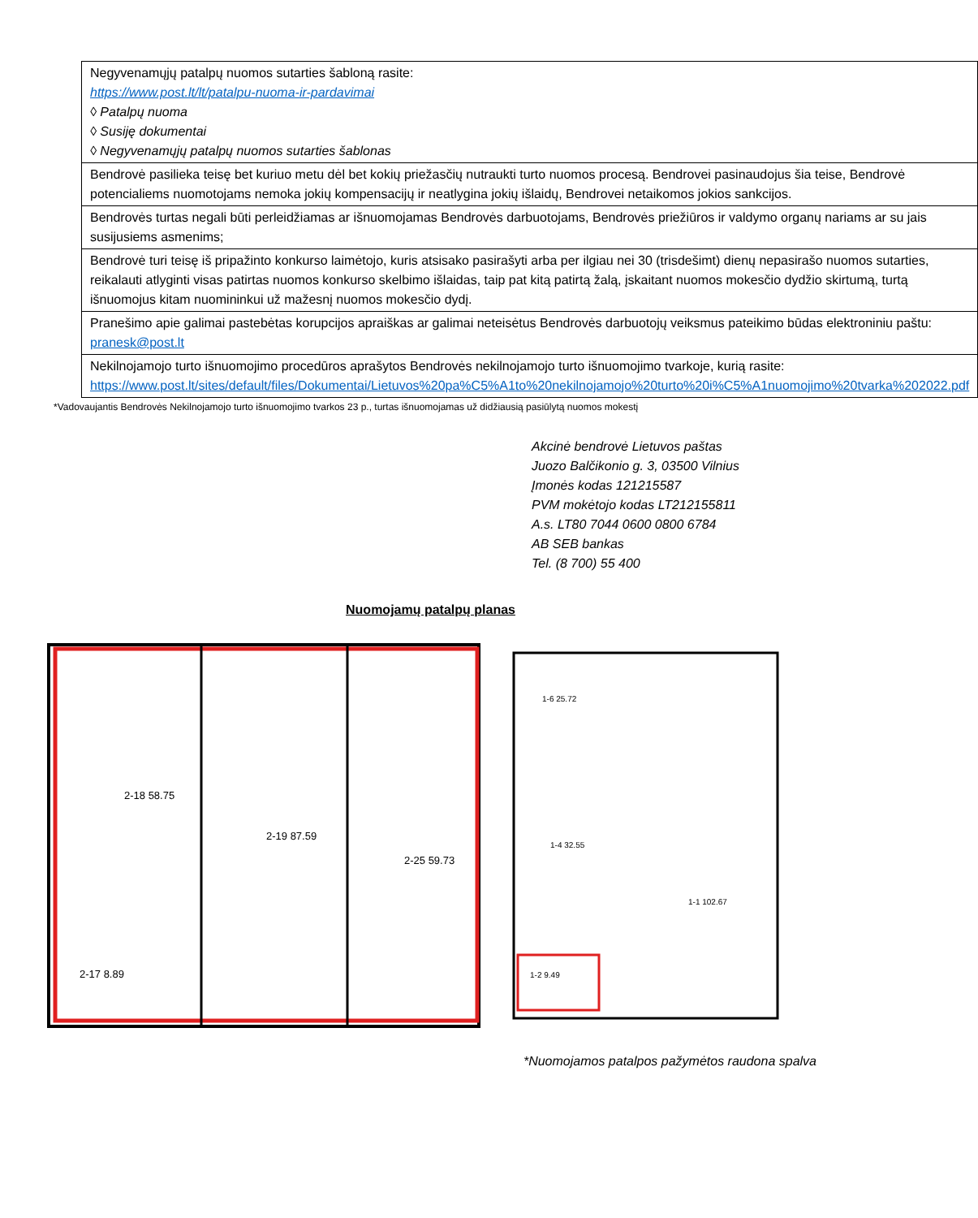| Negyvenamųjų patalpų nuomos sutarties šabloną rasite: https://www.post.lt/lt/patalpu-nuoma-ir-pardavimai ◊ Patalpų nuoma ◊ Susiję dokumentai ◊ Negyvenamųjų patalpų nuomos sutarties šablonas |
| Bendrovė pasilieka teisę bet kuriuo metu dėl bet kokių priežasčių nutraukti turto nuomos procesą. Bendrovei pasinaudojus šia teise, Bendrovė potencialiems nuomotojams nemoka jokių kompensacijų ir neatlygina jokių išlaidų, Bendrovei netaikomos jokios sankcijos. |
| Bendrovės turtas negali būti perleidžiamas ar išnuomojamas Bendrovės darbuotojams, Bendrovės priežiūros ir valdymo organų nariams ar su jais susijusiems asmenims; |
| Bendrovė turi teisę iš pripažinto konkurso laimėtojo, kuris atsisako pasirašyti arba per ilgiau nei 30 (trisdešimt) dienų nepasirašo nuomos sutarties, reikalauti atlyginti visas patirtas nuomos konkurso skelbimo išlaidas, taip pat kitą patirtą žalą, įskaitant nuomos mokesčio dydžio skirtumą, turtą išnuomojus kitam nuomininkui už mažesnį nuomos mokesčio dydį. |
| Pranešimo apie galimai pastebėtas korupcijos apraiškas ar galimai neteisėtus Bendrovės darbuotojų veiksmus pateikimo būdas elektroniniu paštu: pranesk@post.lt |
| Nekilnojamojo turto išnuomojimo procedūros aprašytos Bendrovės nekilnojamojo turto išnuomojimo tvarkoje, kurią rasite: https://www.post.lt/sites/default/files/Dokumentai/Lietuvos%20pa%C5%A1to%20nekilnojamojo%20turto%20i%C5%A1nuomojimo%20tvarka%202022.pdf |
*Vadovaujantis Bendrovės Nekilnojamojo turto išnuomojimo tvarkos 23 p., turtas išnuomojamas už didžiausią pasiūlytą nuomos mokestį
Akcinė bendrovė Lietuvos paštas
Juozo Balčikonio g. 3, 03500 Vilnius
Įmonės kodas 121215587
PVM mokėtojo kodas LT212155811
A.s. LT80 7044 0600 0800 6784
AB SEB bankas
Tel. (8 700) 55 400
Nuomojamų patalpų planas
2-18 58.75
2-19 87.59
2-25 59.73
2-17 8.89
1-6 25.72
1-4 32.55
1-1 102.67
1-2 9.49
*Nuomojamos patalpos pažymėtos raudona spalva